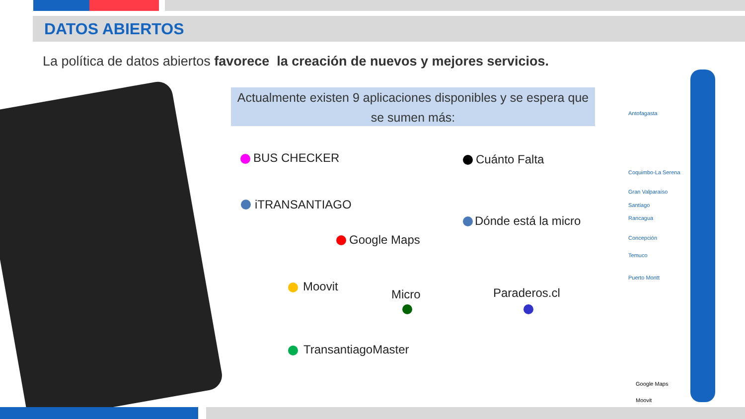DATOS ABIERTOS
La política de datos abiertos favorece la creación de nuevos y mejores servicios.
Actualmente existen 9 aplicaciones disponibles y se espera que se sumen más:
BUS CHECKER
iTRANSANTIAGO
Google Maps
Moovit
Micro
TransantiagoMaster
Cuánto Falta
Dónde está la micro
Paraderos.cl
Antofagasta
Coquimbo-La Serena
Gran Valparaíso
Santiago
Rancagua
Concepción
Temuco
Puerto Montt
Google Maps
Moovit